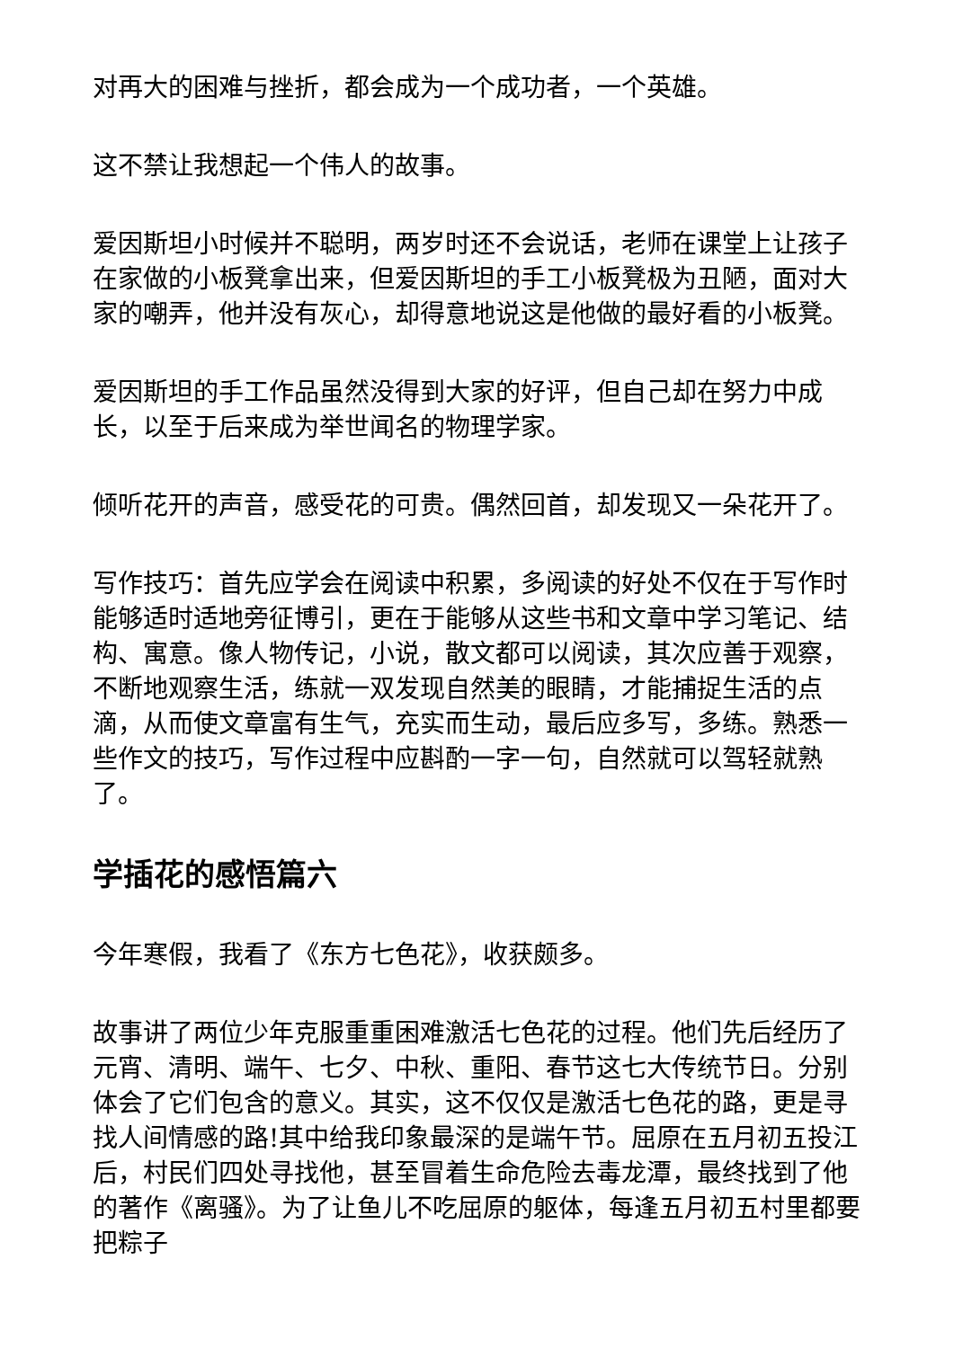对再大的困难与挫折，都会成为一个成功者，一个英雄。
这不禁让我想起一个伟人的故事。
爱因斯坦小时候并不聪明，两岁时还不会说话，老师在课堂上让孩子在家做的小板凳拿出来，但爱因斯坦的手工小板凳极为丑陋，面对大家的嘲弄，他并没有灰心，却得意地说这是他做的最好看的小板凳。
爱因斯坦的手工作品虽然没得到大家的好评，但自己却在努力中成长，以至于后来成为举世闻名的物理学家。
倾听花开的声音，感受花的可贵。偶然回首，却发现又一朵花开了。
写作技巧：首先应学会在阅读中积累，多阅读的好处不仅在于写作时能够适时适地旁征博引，更在于能够从这些书和文章中学习笔记、结构、寓意。像人物传记，小说，散文都可以阅读，其次应善于观察，不断地观察生活，练就一双发现自然美的眼睛，才能捕捉生活的点滴，从而使文章富有生气，充实而生动，最后应多写，多练。熟悉一些作文的技巧，写作过程中应斟酌一字一句，自然就可以驾轻就熟了。
学插花的感悟篇六
今年寒假，我看了《东方七色花》，收获颇多。
故事讲了两位少年克服重重困难激活七色花的过程。他们先后经历了元宵、清明、端午、七夕、中秋、重阳、春节这七大传统节日。分别体会了它们包含的意义。其实，这不仅仅是激活七色花的路，更是寻找人间情感的路!其中给我印象最深的是端午节。屈原在五月初五投江后，村民们四处寻找他，甚至冒着生命危险去毒龙潭，最终找到了他的著作《离骚》。为了让鱼儿不吃屈原的躯体，每逢五月初五村里都要把粽子